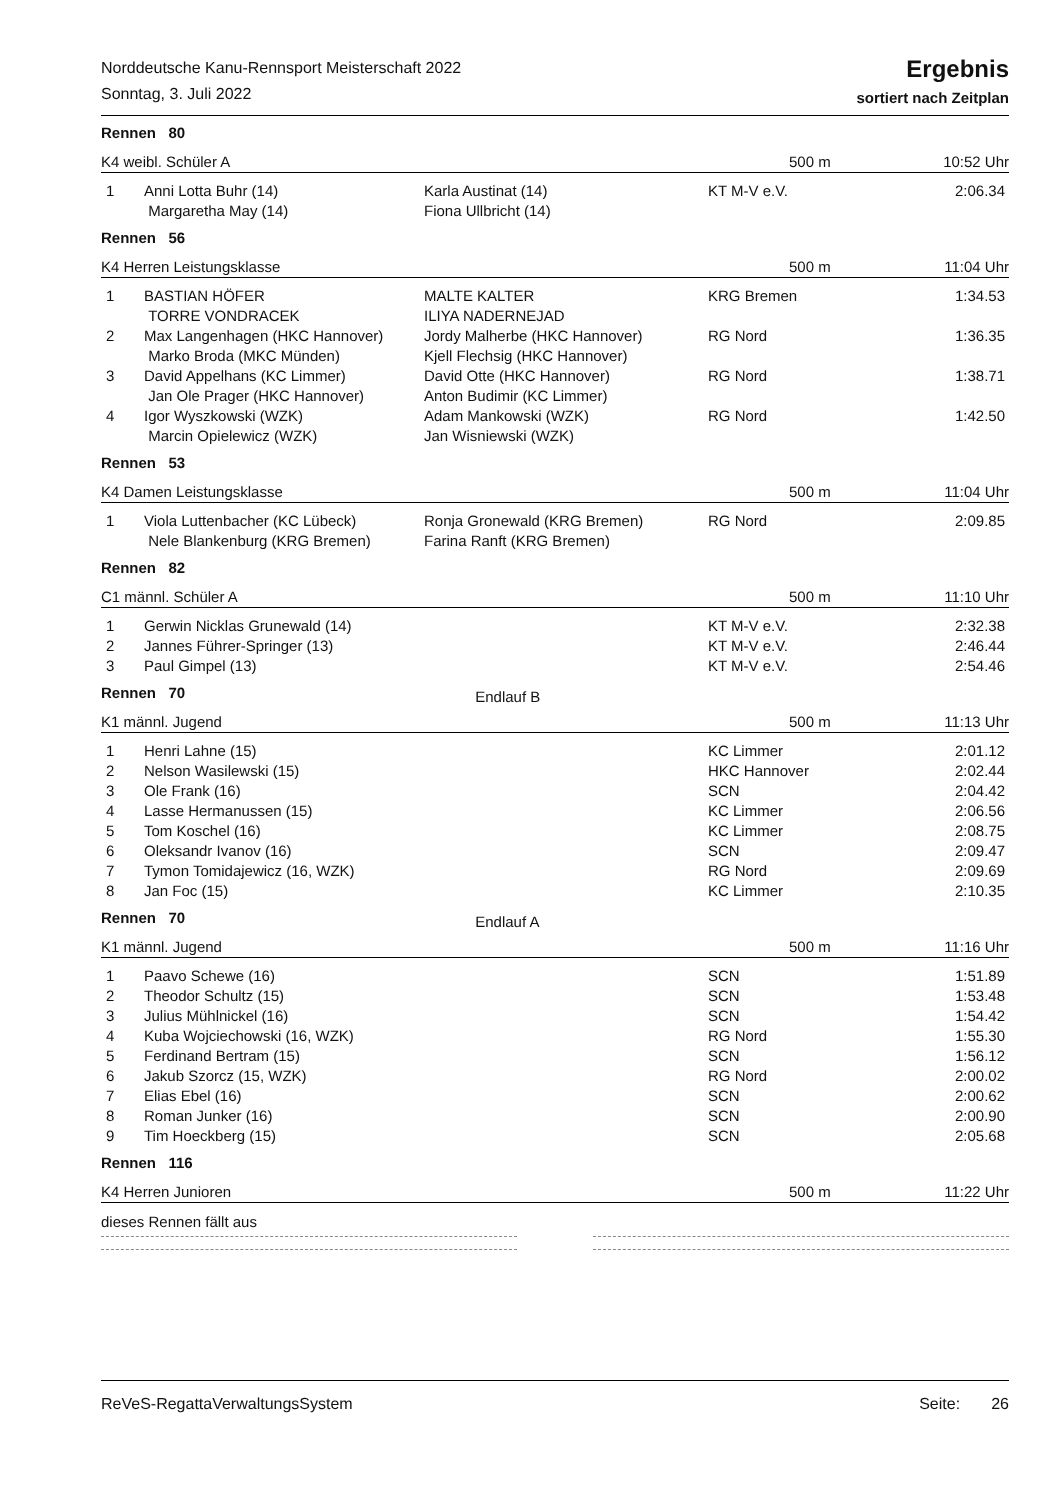Norddeutsche Kanu-Rennsport Meisterschaft 2022
Sonntag, 3. Juli 2022
Ergebnis
sortiert nach Zeitplan
Rennen 80
K4 weibl. Schüler A 500 m 10:52 Uhr
| 1 | Anni Lotta Buhr (14) Margaretha May (14) | Karla Austinat (14) Fiona Ullbricht (14) | KT M-V e.V. | 2:06.34 |
Rennen 56
K4 Herren Leistungsklasse 500 m 11:04 Uhr
| 1 | BASTIAN HÖFER TORRE VONDRACEK | MALTE KALTER ILIYA NADERNEJAD | KRG Bremen | 1:34.53 |
| 2 | Max Langenhagen (HKC Hannover) Marko Broda (MKC Münden) | Jordy Malherbe (HKC Hannover) Kjell Flechsig (HKC Hannover) | RG Nord | 1:36.35 |
| 3 | David Appelhans (KC Limmer) Jan Ole Prager (HKC Hannover) | David Otte (HKC Hannover) Anton Budimir (KC Limmer) | RG Nord | 1:38.71 |
| 4 | Igor Wyszkowski (WZK) Marcin Opielewicz (WZK) | Adam Mankowski (WZK) Jan Wisniewski (WZK) | RG Nord | 1:42.50 |
Rennen 53
K4 Damen Leistungsklasse 500 m 11:04 Uhr
| 1 | Viola Luttenbacher (KC Lübeck) Nele Blankenburg (KRG Bremen) | Ronja Gronewald (KRG Bremen) Farina Ranft (KRG Bremen) | RG Nord | 2:09.85 |
Rennen 82
C1 männl. Schüler A 500 m 11:10 Uhr
| 1 | Gerwin Nicklas Grunewald (14) | | KT M-V e.V. | 2:32.38 |
| 2 | Jannes Führer-Springer (13) | | KT M-V e.V. | 2:46.44 |
| 3 | Paul Gimpel (13) | | KT M-V e.V. | 2:54.46 |
Rennen 70 Endlauf B
K1 männl. Jugend 500 m 11:13 Uhr
| 1 | Henri Lahne (15) | | KC Limmer | 2:01.12 |
| 2 | Nelson Wasilewski (15) | | HKC Hannover | 2:02.44 |
| 3 | Ole Frank (16) | | SCN | 2:04.42 |
| 4 | Lasse Hermanussen (15) | | KC Limmer | 2:06.56 |
| 5 | Tom Koschel (16) | | KC Limmer | 2:08.75 |
| 6 | Oleksandr Ivanov (16) | | SCN | 2:09.47 |
| 7 | Tymon Tomidajewicz (16, WZK) | | RG Nord | 2:09.69 |
| 8 | Jan Foc (15) | | KC Limmer | 2:10.35 |
Rennen 70 Endlauf A
K1 männl. Jugend 500 m 11:16 Uhr
| 1 | Paavo Schewe (16) | | SCN | 1:51.89 |
| 2 | Theodor Schultz (15) | | SCN | 1:53.48 |
| 3 | Julius Mühlnickel (16) | | SCN | 1:54.42 |
| 4 | Kuba Wojciechowski (16, WZK) | | RG Nord | 1:55.30 |
| 5 | Ferdinand Bertram (15) | | SCN | 1:56.12 |
| 6 | Jakub Szorcz (15, WZK) | | RG Nord | 2:00.02 |
| 7 | Elias Ebel (16) | | SCN | 2:00.62 |
| 8 | Roman Junker (16) | | SCN | 2:00.90 |
| 9 | Tim Hoeckberg (15) | | SCN | 2:05.68 |
Rennen 116
K4 Herren Junioren 500 m 11:22 Uhr
dieses Rennen fällt aus
ReVeS-RegattaVerwaltungsSystem Seite: 26